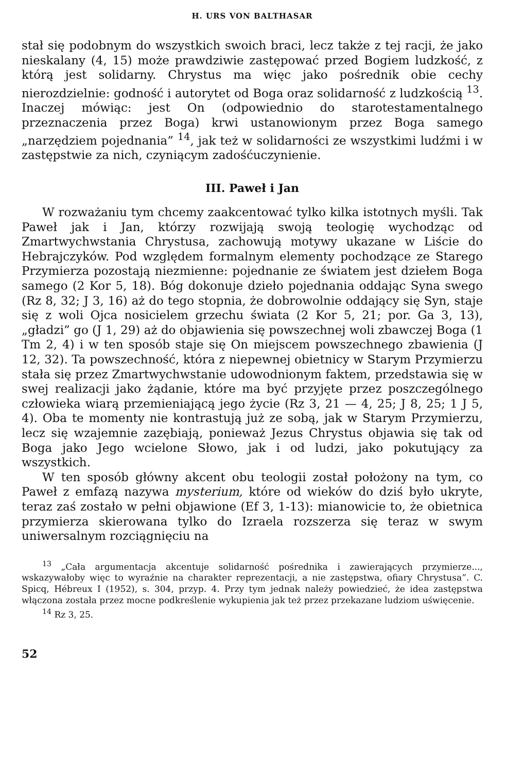H. URS VON BALTHASAR
stał się podobnym do wszystkich swoich braci, lecz także z tej racji, że jako nieskalany (4, 15) może prawdziwie zastępować przed Bogiem ludzkość, z którą jest solidarny. Chrystus ma więc jako pośrednik obie cechy nierozdzielnie: godność i autorytet od Boga oraz solidarność z ludzkością <sup>13</sup>. Inaczej mówiąc: jest On (odpowiednio do starotestamentalnego przeznaczenia przez Boga) krwi ustanowionym przez Boga samego „narzędziem pojednania” <sup>14</sup>, jak też w solidarności ze wszystkimi ludźmi i w zastępstwie za nich, czyniącym zadośćuczynienie.
III. Paweł i Jan
W rozważaniu tym chcemy zaakcentować tylko kilka istotnych myśli. Tak Paweł jak i Jan, którzy rozwijają swoją teologię wychodząc od Zmartwychwstania Chrystusa, zachowują motywy ukazane w Liście do Hebrajczyków. Pod względem formalnym elementy pochodzące ze Starego Przymierza pozostają niezmienne: pojednanie ze światem jest dziełem Boga samego (2 Kor 5, 18). Bóg dokonuje dzieło pojednania oddając Syna swego (Rz 8, 32; J 3, 16) aż do tego stopnia, że dobrowolnie oddający się Syn, staje się z woli Ojca nosicielem grzechu świata (2 Kor 5, 21; por. Ga 3, 13), „gładzi” go (J 1, 29) aż do objawienia się powszechnej woli zbawczej Boga (1 Tm 2, 4) i w ten sposób staje się On miejscem powszechnego zbawienia (J 12, 32). Ta powszechność, która z niepewnej obietnicy w Starym Przymierzu stała się przez Zmartwychwstanie udowodnionym faktem, przedstawia się w swej realizacji jako żądanie, które ma być przyjęte przez poszczególnego człowieka wiarą przemieniającą jego życie (Rz 3, 21 — 4, 25; J 8, 25; 1 J 5, 4). Oba te momenty nie kontrastują już ze sobą, jak w Starym Przymierzu, lecz się wzajemnie zazębiają, ponieważ Jezus Chrystus objawia się tak od Boga jako Jego wcielone Słowo, jak i od ludzi, jako pokutujący za wszystkich.
W ten sposób główny akcent obu teologii został położony na tym, co Paweł z emfazą nazywa mysterium, które od wieków do dziś było ukryte, teraz zaś zostało w pełni objawione (Ef 3, 1-13): mianowicie to, że obietnica przymierza skierowana tylko do Izraela rozszerza się teraz w swym uniwersalnym rozciągnięciu na
<sup>13</sup> „Cała argumentacja akcentuje solidarność pośrednika i zawierających przymierze..., wskazywałoby więc to wyraźnie na charakter reprezentacji, a nie zastępstwa, ofiary Chrystusa”. C. Spicq, Hébreux I (1952), s. 304, przyp. 4. Przy tym jednak należy powiedzieć, że idea zastępstwa włączona została przez mocne podkreślenie wykupienia jak też przez przekazane ludziom uświęcenie.
<sup>14</sup> Rz 3, 25.
52